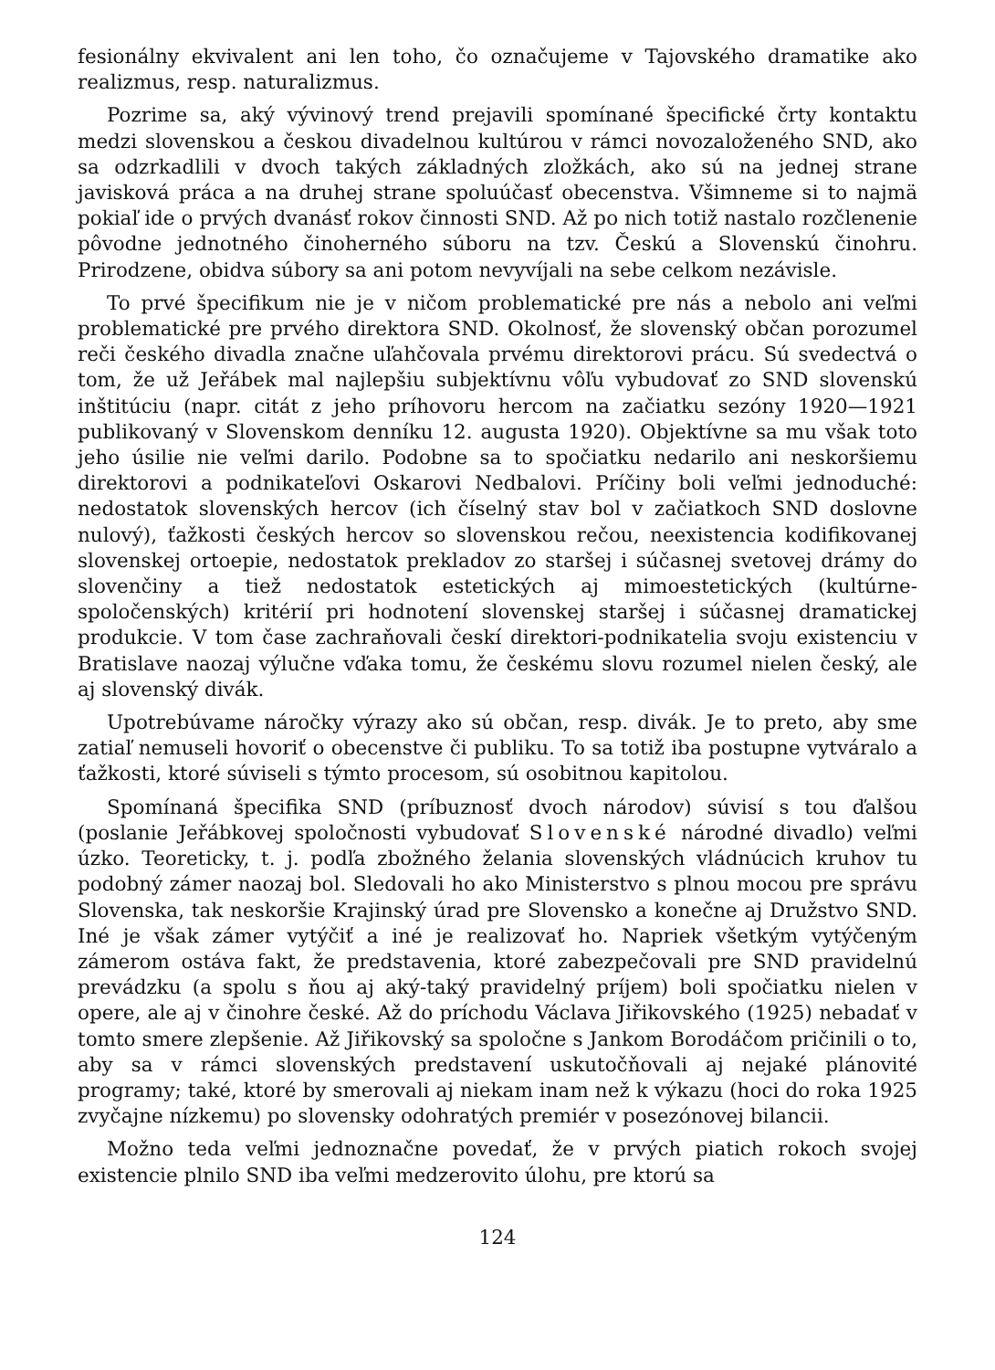fesionálny ekvivalent ani len toho, čo označujeme v Tajovského dramatike ako realizmus, resp. naturalizmus.
Pozrime sa, aký vývinový trend prejavili spomínané špecifické črty kontaktu medzi slovenskou a českou divadelnou kultúrou v rámci novozaloženého SND, ako sa odzrkadlili v dvoch takých základných zložkách, ako sú na jednej strane javisková práca a na druhej strane spoluúčasť obecenstva. Všimneme si to najmä pokiaľ ide o prvých dvanásť rokov činnosti SND. Až po nich totiž nastalo rozčlenenie pôvodne jednotného činoherného súboru na tzv. Českú a Slovenskú činohru. Prirodzene, obidva súbory sa ani potom nevyvíjali na sebe celkom nezávisle.
To prvé špecifikum nie je v ničom problematické pre nás a nebolo ani veľmi problematické pre prvého direktora SND. Okolnosť, že slovenský občan porozumel reči českého divadla značne uľahčovala prvému direktorovi prácu. Sú svedectvá o tom, že už Jeřábek mal najlepšiu subjektívnu vôľu vybudovať zo SND slovenskú inštitúciu (napr. citát z jeho príhovoru hercom na začiatku sezóny 1920—1921 publikovaný v Slovenskom denníku 12. augusta 1920). Objektívne sa mu však toto jeho úsilie nie veľmi darilo. Podobne sa to spočiatku nedarilo ani neskoršiemu direktorovi a podnikateľovi Oskarovi Nedbalovi. Príčiny boli veľmi jednoduché: nedostatok slovenských hercov (ich číselný stav bol v začiatkoch SND doslovne nulový), ťažkosti českých hercov so slovenskou rečou, neexistencia kodifikovanej slovenskej ortoepie, nedostatok prekladov zo staršej i súčasnej svetovej drámy do slovenčiny a tiež nedostatok estetických aj mimoestetických (kultúrne-spoločenských) kritérií pri hodnotení slovenskej staršej i súčasnej dramatickej produkcie. V tom čase zachraňovali českí direktori-podnikatelia svoju existenciu v Bratislave naozaj výlučne vďaka tomu, že českému slovu rozumel nielen český, ale aj slovenský divák.
Upotrebúvame náročky výrazy ako sú občan, resp. divák. Je to preto, aby sme zatiaľ nemuseli hovoriť o obecenstve či publiku. To sa totiž iba postupne vytváralo a ťažkosti, ktoré súviseli s týmto procesom, sú osobitnou kapitolou.
Spomínaná špecifika SND (príbuznosť dvoch národov) súvisí s tou ďalšou (poslanie Jeřábkovej spoločnosti vybudovať Slovenské národné divadlo) veľmi úzko. Teoreticky, t. j. podľa zbožného želania slovenských vládnúcich kruhov tu podobný zámer naozaj bol. Sledovali ho ako Ministerstvo s plnou mocou pre správu Slovenska, tak neskoršie Krajinský úrad pre Slovensko a konečne aj Družstvo SND. Iné je však zámer vytýčiť a iné je realizovať ho. Napriek všetkým vytýčeným zámerom ostáva fakt, že predstavenia, ktoré zabezpečovali pre SND pravidelnú prevádzku (a spolu s ňou aj aký-taký pravidelný príjem) boli spočiatku nielen v opere, ale aj v činohre české. Až do príchodu Václava Jiřikovského (1925) nebadať v tomto smere zlepšenie. Až Jiřikovský sa spoločne s Jankom Borodáčom pričinili o to, aby sa v rámci slovenských predstavení uskutočňovali aj nejaké plánovité programy; také, ktoré by smerovali aj niekam inam než k výkazu (hoci do roka 1925 zvyčajne nízkemu) po slovensky odohratých premiér v posezónovej bilancii.
Možno teda veľmi jednoznačne povedať, že v prvých piatich rokoch svojej existencie plnilo SND iba veľmi medzerovito úlohu, pre ktorú sa
124